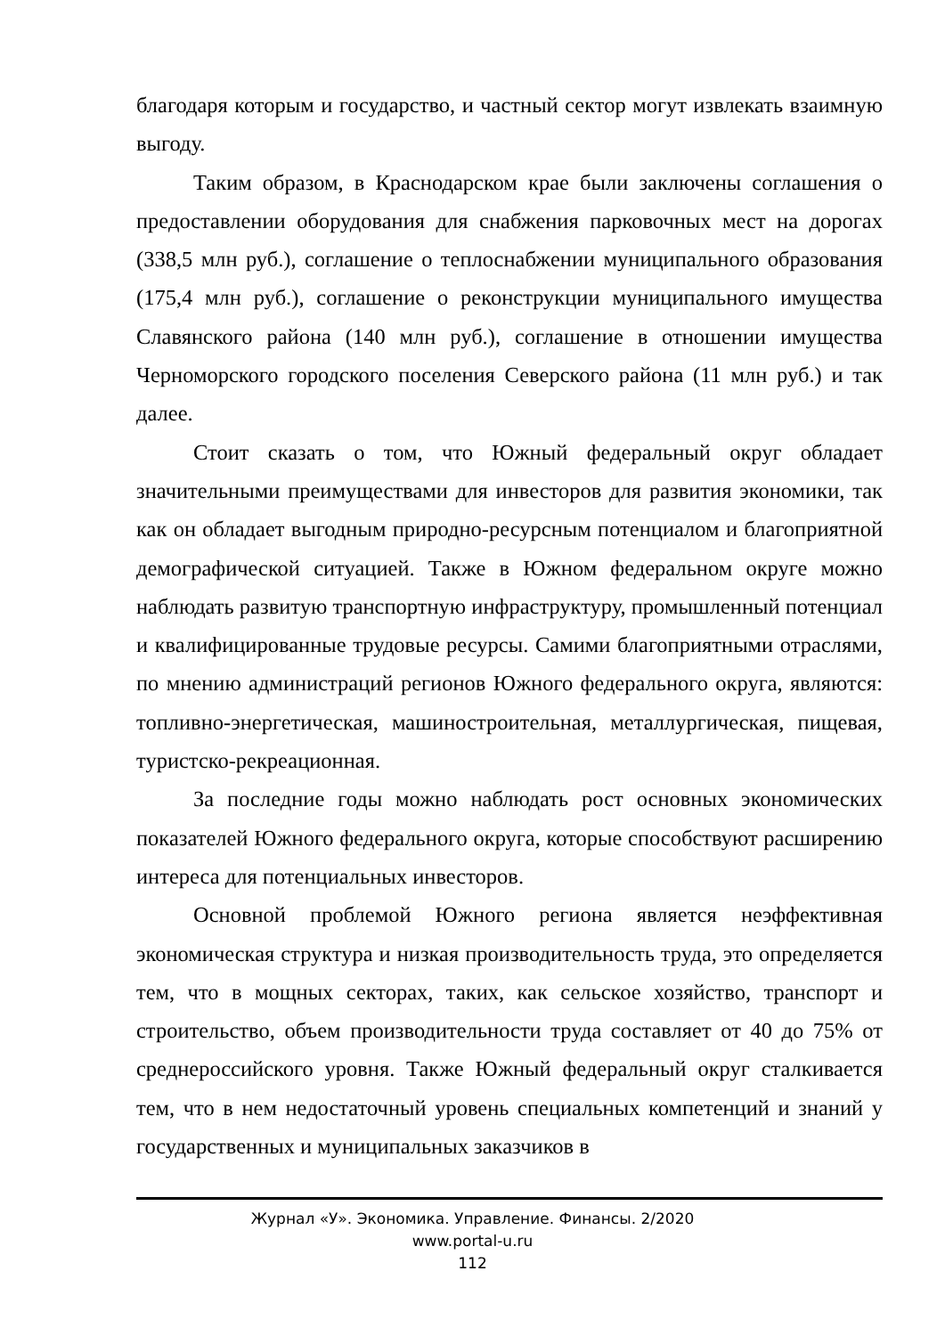благодаря которым и государство, и частный сектор могут извлекать взаимную выгоду.
Таким образом, в Краснодарском крае были заключены соглашения о предоставлении оборудования для снабжения парковочных мест на дорогах (338,5 млн руб.), соглашение о теплоснабжении муниципального образования (175,4 млн руб.), соглашение о реконструкции муниципального имущества Славянского района (140 млн руб.), соглашение в отношении имущества Черноморского городского поселения Северского района (11 млн руб.) и так далее.
Стоит сказать о том, что Южный федеральный округ обладает значительными преимуществами для инвесторов для развития экономики, так как он обладает выгодным природно-ресурсным потенциалом и благоприятной демографической ситуацией. Также в Южном федеральном округе можно наблюдать развитую транспортную инфраструктуру, промышленный потенциал и квалифицированные трудовые ресурсы. Самими благоприятными отраслями, по мнению администраций регионов Южного федерального округа, являются: топливно-энергетическая, машиностроительная, металлургическая, пищевая, туристско-рекреационная.
За последние годы можно наблюдать рост основных экономических показателей Южного федерального округа, которые способствуют расширению интереса для потенциальных инвесторов.
Основной проблемой Южного региона является неэффективная экономическая структура и низкая производительность труда, это определяется тем, что в мощных секторах, таких, как сельское хозяйство, транспорт и строительство, объем производительности труда составляет от 40 до 75% от среднероссийского уровня. Также Южный федеральный округ сталкивается тем, что в нем недостаточный уровень специальных компетенций и знаний у государственных и муниципальных заказчиков в
Журнал «У». Экономика. Управление. Финансы. 2/2020
www.portal-u.ru
112